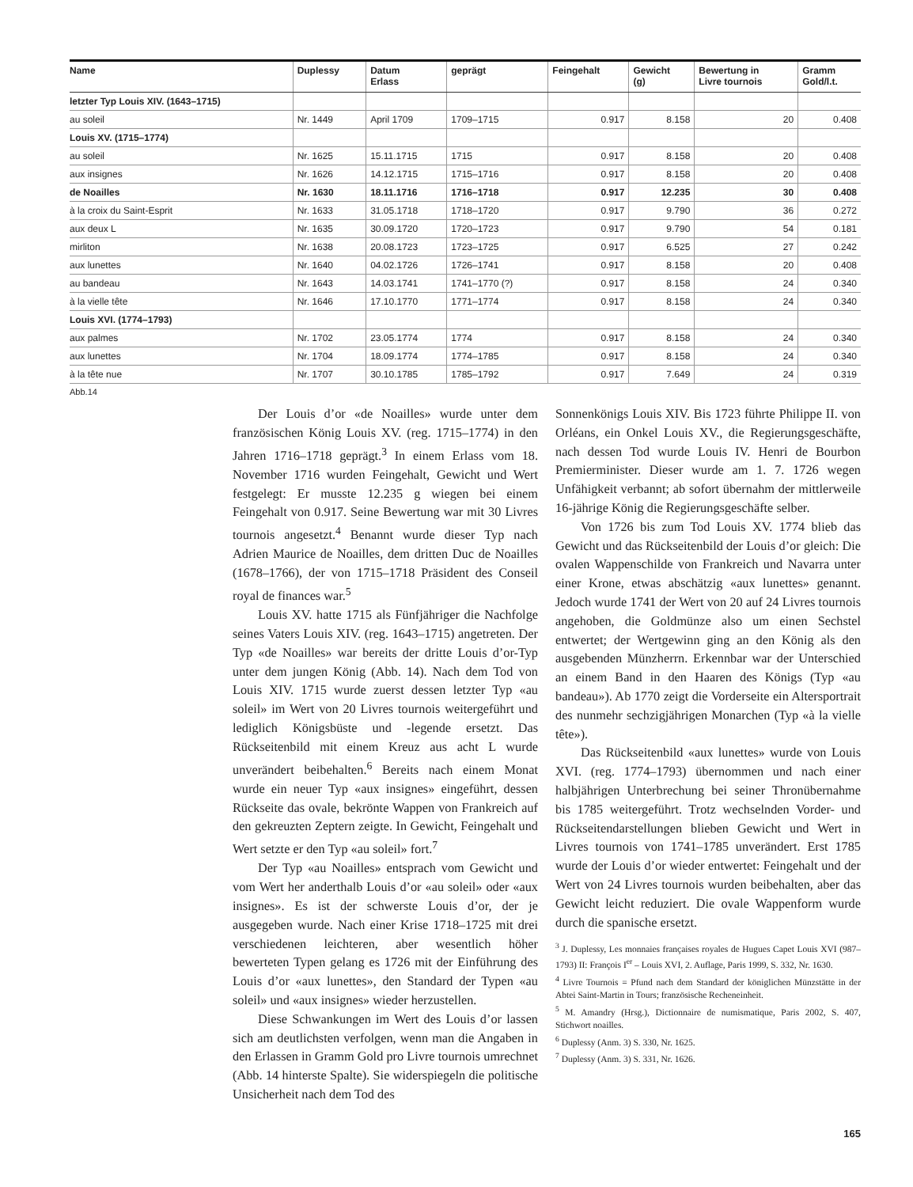| Name | Duplessy | Datum Erlass | geprägt | Feingehalt | Gewicht (g) | Bewertung in Livre tournois | Gramm Gold/l.t. |
| --- | --- | --- | --- | --- | --- | --- | --- |
| letzter Typ Louis XIV. (1643–1715) | | | | | | | |
| au soleil | Nr. 1449 | April 1709 | 1709–1715 | 0.917 | 8.158 | 20 | 0.408 |
| Louis XV. (1715–1774) | | | | | | | |
| au soleil | Nr. 1625 | 15.11.1715 | 1715 | 0.917 | 8.158 | 20 | 0.408 |
| aux insignes | Nr. 1626 | 14.12.1715 | 1715–1716 | 0.917 | 8.158 | 20 | 0.408 |
| de Noailles | Nr. 1630 | 18.11.1716 | 1716–1718 | 0.917 | 12.235 | 30 | 0.408 |
| à la croix du Saint-Esprit | Nr. 1633 | 31.05.1718 | 1718–1720 | 0.917 | 9.790 | 36 | 0.272 |
| aux deux L | Nr. 1635 | 30.09.1720 | 1720–1723 | 0.917 | 9.790 | 54 | 0.181 |
| mirliton | Nr. 1638 | 20.08.1723 | 1723–1725 | 0.917 | 6.525 | 27 | 0.242 |
| aux lunettes | Nr. 1640 | 04.02.1726 | 1726–1741 | 0.917 | 8.158 | 20 | 0.408 |
| au bandeau | Nr. 1643 | 14.03.1741 | 1741–1770 (?) | 0.917 | 8.158 | 24 | 0.340 |
| à la vielle tête | Nr. 1646 | 17.10.1770 | 1771–1774 | 0.917 | 8.158 | 24 | 0.340 |
| Louis XVI. (1774–1793) | | | | | | | |
| aux palmes | Nr. 1702 | 23.05.1774 | 1774 | 0.917 | 8.158 | 24 | 0.340 |
| aux lunettes | Nr. 1704 | 18.09.1774 | 1774–1785 | 0.917 | 8.158 | 24 | 0.340 |
| à la tête nue | Nr. 1707 | 30.10.1785 | 1785–1792 | 0.917 | 7.649 | 24 | 0.319 |
Abb.14
Der Louis d’or «de Noailles» wurde unter dem französischen König Louis XV. (reg. 1715–1774) in den Jahren 1716–1718 geprägt.<sup>3</sup> In einem Erlass vom 18. November 1716 wurden Feingehalt, Gewicht und Wert festgelegt: Er musste 12.235 g wiegen bei einem Feingehalt von 0.917. Seine Bewertung war mit 30 Livres tournois angesetzt.<sup>4</sup> Benannt wurde dieser Typ nach Adrien Maurice de Noailles, dem dritten Duc de Noailles (1678–1766), der von 1715–1718 Präsident des Conseil royal de finances war.<sup>5</sup>
Louis XV. hatte 1715 als Fünfjähriger die Nachfolge seines Vaters Louis XIV. (reg. 1643–1715) angetreten. Der Typ «de Noailles» war bereits der dritte Louis d’or-Typ unter dem jungen König (Abb. 14). Nach dem Tod von Louis XIV. 1715 wurde zuerst dessen letzter Typ «au soleil» im Wert von 20 Livres tournois weitergeführt und lediglich Königsbüste und -legende ersetzt. Das Rückseitenbild mit einem Kreuz aus acht L wurde unverändert beibehalten.<sup>6</sup> Bereits nach einem Monat wurde ein neuer Typ «aux insignes» eingeführt, dessen Rückseite das ovale, bekrönte Wappen von Frankreich auf den gekreuzten Zeptern zeigte. In Gewicht, Feingehalt und Wert setzte er den Typ «au soleil» fort.<sup>7</sup>
Der Typ «au Noailles» entsprach vom Gewicht und vom Wert her anderthalb Louis d’or «au soleil» oder «aux insignes». Es ist der schwerste Louis d’or, der je ausgegeben wurde. Nach einer Krise 1718–1725 mit drei verschiedenen leichteren, aber wesentlich höher bewerteten Typen gelang es 1726 mit der Einführung des Louis d’or «aux lunettes», den Standard der Typen «au soleil» und «aux insignes» wieder herzustellen.
Diese Schwankungen im Wert des Louis d’or lassen sich am deutlichsten verfolgen, wenn man die Angaben in den Erlassen in Gramm Gold pro Livre tournois umrechnet (Abb. 14 hinterste Spalte). Sie widerspiegeln die politische Unsicherheit nach dem Tod des
Sonnenkönigs Louis XIV. Bis 1723 führte Philippe II. von Orléans, ein Onkel Louis XV., die Regierungsgeschäfte, nach dessen Tod wurde Louis IV. Henri de Bourbon Premierminister. Dieser wurde am 1. 7. 1726 wegen Unfähigkeit verbannt; ab sofort übernahm der mittlerweile 16-jährige König die Regierungsgeschäfte selber.
Von 1726 bis zum Tod Louis XV. 1774 blieb das Gewicht und das Rückseitenbild der Louis d’or gleich: Die ovalen Wappenschilde von Frankreich und Navarra unter einer Krone, etwas abschätzig «aux lunettes» genannt. Jedoch wurde 1741 der Wert von 20 auf 24 Livres tournois angehoben, die Goldmünze also um einen Sechstel entwertet; der Wertgewinn ging an den König als den ausgebenden Münzherrn. Erkennbar war der Unterschied an einem Band in den Haaren des Königs (Typ «au bandeau»). Ab 1770 zeigt die Vorderseite ein Altersportrait des nunmehr sechzigjährigen Monarchen (Typ «à la vielle tête»).
Das Rückseitenbild «aux lunettes» wurde von Louis XVI. (reg. 1774–1793) übernommen und nach einer halbjährigen Unterbrechung bei seiner Thronübernahme bis 1785 weitergeführt. Trotz wechselnden Vorder- und Rückseitendarstellungen blieben Gewicht und Wert in Livres tournois von 1741–1785 unverändert. Erst 1785 wurde der Louis d’or wieder entwertet: Feingehalt und der Wert von 24 Livres tournois wurden beibehalten, aber das Gewicht leicht reduziert. Die ovale Wappenform wurde durch die spanische ersetzt.
<sup>3</sup> J. Duplessy, Les monnaies françaises royales de Hugues Capet Louis XVI (987–1793) II: François I<sup>er</sup> – Louis XVI, 2. Auflage, Paris 1999, S. 332, Nr. 1630.
<sup>4</sup> Livre Tournois = Pfund nach dem Standard der königlichen Münzstätte in der Abtei Saint-Martin in Tours; französische Recheneinheit.
<sup>5</sup> M. Amandry (Hrsg.), Dictionnaire de numismatique, Paris 2002, S. 407, Stichwort noailles.
<sup>6</sup> Duplessy (Anm. 3) S. 330, Nr. 1625.
<sup>7</sup> Duplessy (Anm. 3) S. 331, Nr. 1626.
165